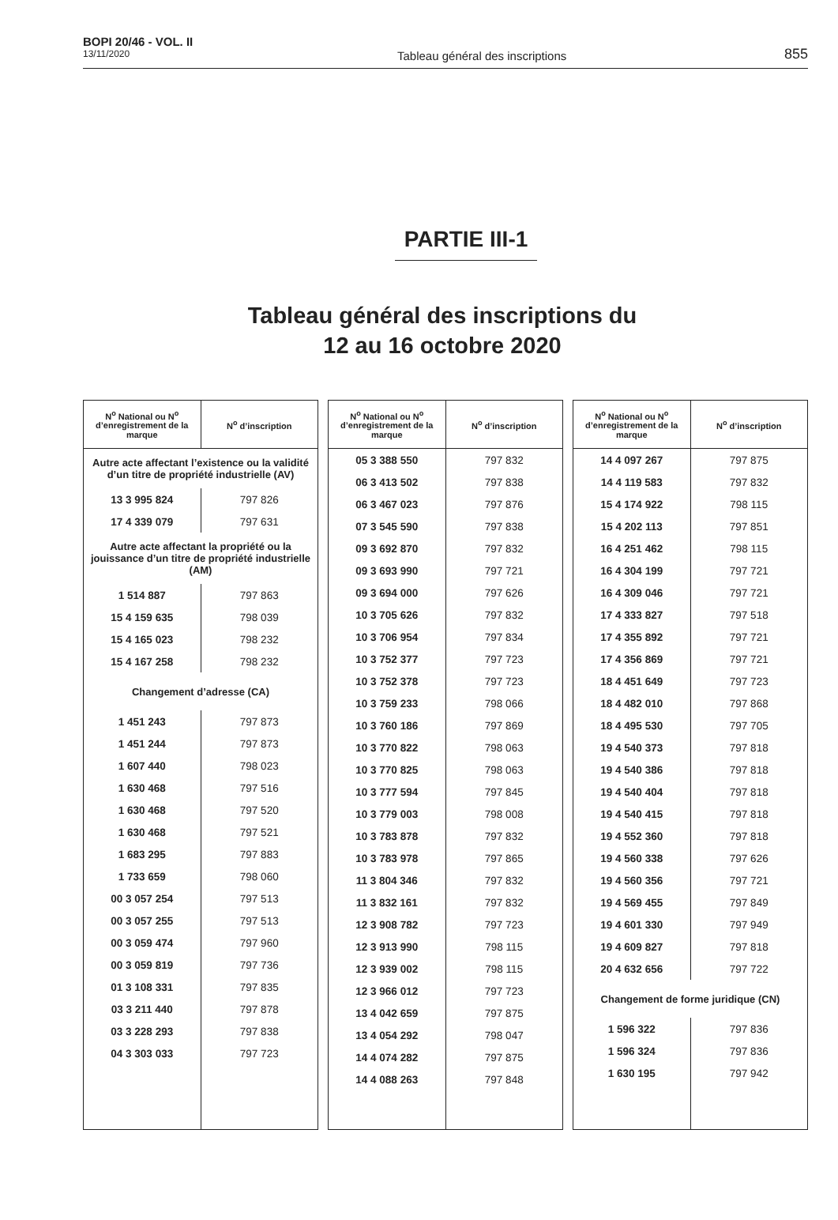BOPI 20/46 - VOL. II
13/11/2020
Tableau général des inscriptions
855
PARTIE III-1
Tableau général des inscriptions du 12 au 16 octobre 2020
| N<sup>o</sup> National ou N<sup>o</sup> d’enregistrement de la marque | N<sup>o</sup> d’inscription |
| --- | --- |
| Autre acte affectant l’existence ou la validité d’un titre de propriété industrielle (AV) | |
| 13 3 995 824 | 797 826 |
| 17 4 339 079 | 797 631 |
| Autre acte affectant la propriété ou la jouissance d’un titre de propriété industrielle (AM) | |
| 1 514 887 | 797 863 |
| 15 4 159 635 | 798 039 |
| 15 4 165 023 | 798 232 |
| 15 4 167 258 | 798 232 |
| Changement d’adresse (CA) | |
| 1 451 243 | 797 873 |
| 1 451 244 | 797 873 |
| 1 607 440 | 798 023 |
| 1 630 468 | 797 516 |
| 1 630 468 | 797 520 |
| 1 630 468 | 797 521 |
| 1 683 295 | 797 883 |
| 1 733 659 | 798 060 |
| 00 3 057 254 | 797 513 |
| 00 3 057 255 | 797 513 |
| 00 3 059 474 | 797 960 |
| 00 3 059 819 | 797 736 |
| 01 3 108 331 | 797 835 |
| 03 3 211 440 | 797 878 |
| 03 3 228 293 | 797 838 |
| 04 3 303 033 | 797 723 |
| N<sup>o</sup> National ou N<sup>o</sup> d’enregistrement de la marque | N<sup>o</sup> d’inscription |
| --- | --- |
| 05 3 388 550 | 797 832 |
| 06 3 413 502 | 797 838 |
| 06 3 467 023 | 797 876 |
| 07 3 545 590 | 797 838 |
| 09 3 692 870 | 797 832 |
| 09 3 693 990 | 797 721 |
| 09 3 694 000 | 797 626 |
| 10 3 705 626 | 797 832 |
| 10 3 706 954 | 797 834 |
| 10 3 752 377 | 797 723 |
| 10 3 752 378 | 797 723 |
| 10 3 759 233 | 798 066 |
| 10 3 760 186 | 797 869 |
| 10 3 770 822 | 798 063 |
| 10 3 770 825 | 798 063 |
| 10 3 777 594 | 797 845 |
| 10 3 779 003 | 798 008 |
| 10 3 783 878 | 797 832 |
| 10 3 783 978 | 797 865 |
| 11 3 804 346 | 797 832 |
| 11 3 832 161 | 797 832 |
| 12 3 908 782 | 797 723 |
| 12 3 913 990 | 798 115 |
| 12 3 939 002 | 798 115 |
| 12 3 966 012 | 797 723 |
| 13 4 042 659 | 797 875 |
| 13 4 054 292 | 798 047 |
| 14 4 074 282 | 797 875 |
| 14 4 088 263 | 797 848 |
| N<sup>o</sup> National ou N<sup>o</sup> d’enregistrement de la marque | N<sup>o</sup> d’inscription |
| --- | --- |
| 14 4 097 267 | 797 875 |
| 14 4 119 583 | 797 832 |
| 15 4 174 922 | 798 115 |
| 15 4 202 113 | 797 851 |
| 16 4 251 462 | 798 115 |
| 16 4 304 199 | 797 721 |
| 16 4 309 046 | 797 721 |
| 17 4 333 827 | 797 518 |
| 17 4 355 892 | 797 721 |
| 17 4 356 869 | 797 721 |
| 18 4 451 649 | 797 723 |
| 18 4 482 010 | 797 868 |
| 18 4 495 530 | 797 705 |
| 19 4 540 373 | 797 818 |
| 19 4 540 386 | 797 818 |
| 19 4 540 404 | 797 818 |
| 19 4 540 415 | 797 818 |
| 19 4 552 360 | 797 818 |
| 19 4 560 338 | 797 626 |
| 19 4 560 356 | 797 721 |
| 19 4 569 455 | 797 849 |
| 19 4 601 330 | 797 949 |
| 19 4 609 827 | 797 818 |
| 20 4 632 656 | 797 722 |
| Changement de forme juridique (CN) | |
| 1 596 322 | 797 836 |
| 1 596 324 | 797 836 |
| 1 630 195 | 797 942 |